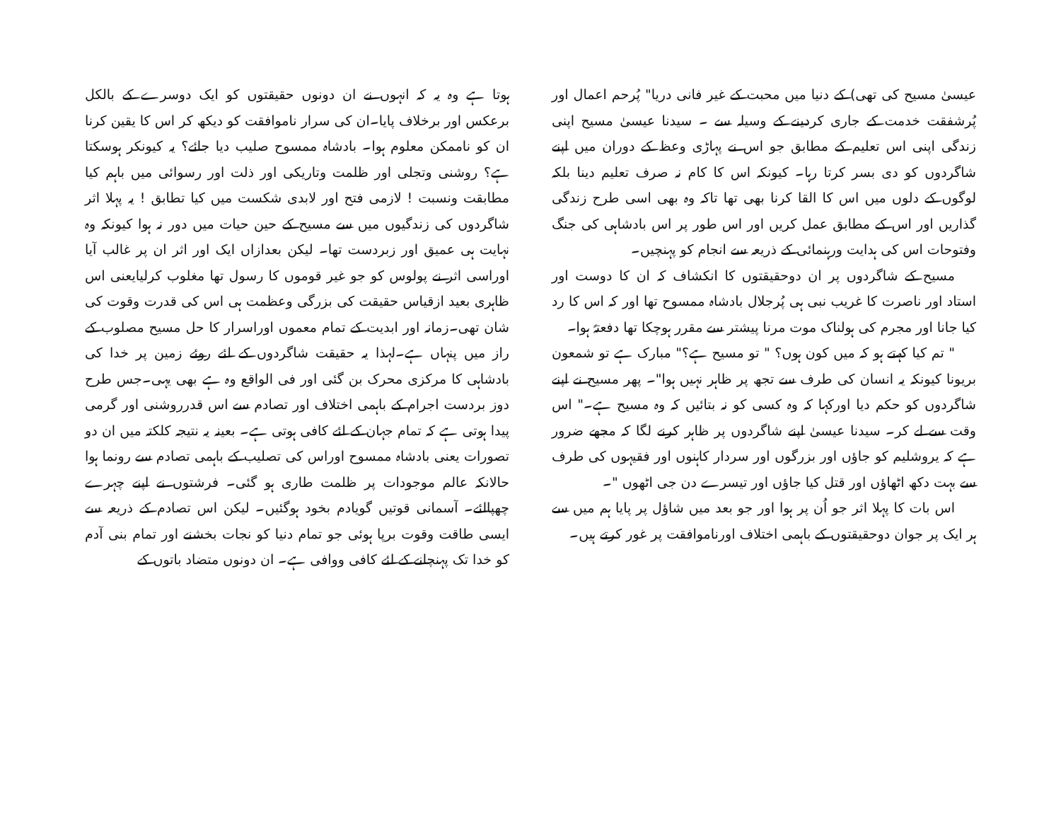عیسیٰ مسیح کی تھی) کے دنیا میں محبت کے غیر فانی دریا" پُرحم اعمال اور پُرشفقت خدمت کے جاری کردینے کے وسیلہ سے ۔ سیدنا عیسیٰ مسیح اپنی زندگی اپنی اس تعلیم کے مطابق جو اس نے پہاڑی وعظ کے دوران میں اپنے شاگردوں کو دی بسر کرتا رہا۔ کیونکہ اس کا کام نہ صرف تعلیم دینا بلکہ لوگوں کے دلوں میں اس کا القا کرنا بھی تھا تاکہ وہ بھی اسی طرح زندگی گذاریں اور اس کے مطابق عمل کریں اور اس طور پر اس بادشاہی کی جنگ وفتوحات اس کی ہدایت ورہنمائی کے ذریعہ سے انجام کو پہنچیں۔
مسیح کے شاگردوں پر ان دوحقیقتوں کا انکشاف کہ ان کا دوست اور استاد اور ناصرت کا غریب نبی ہی پُرجلال بادشاہ ممسوح تھا اور کہ اس کا رد کیا جانا اور مجرم کی ہولناک موت مرنا پیشتر سے مقرر ہوچکا تھا دفعتہً ہوا۔
" تم کیا کہتے ہو کہ میں کون ہوں؟ " تو مسیح ہے؟" مبارک ہے تو شمعون بریونا کیونکہ یہ انسان کی طرف سے تجھ پر ظاہر نہیں ہوا"۔ پھر مسیح نے اپنے شاگردوں کو حکم دیا اورکہا کہ وہ کسی کو نہ بتائیں کہ وہ مسیح ہے۔" اس وقت سے لے کر۔ سیدنا عیسیٰ اپنے شاگردوں پر ظاہر کرنے لگا کہ مجھے ضرور ہے کہ یروشلیم کو جاؤں اور بزرگوں اور سردار کاہنوں اور فقیہوں کی طرف سے بہت دکھ اٹھاؤں اور قتل کیا جاؤں اور تیسرے دن جی اٹھوں "۔
اس بات کا پہلا اثر جو اُن پر ہوا اور جو بعد میں شاؤل پر پایا ہم میں سے ہر ایک پر جوان دوحقیقتوں کے باہمی اختلاف اورناموافقت پر غور کرتے ہیں۔
ہوتا ہے وہ یہ کہ انہوں نے ان دونوں حقیقتوں کو ایک دوسرے کے بالکل برعکس اور برخلاف پایا۔ان کی سرار ناموافقت کو دیکھ کر اس کا یقین کرنا ان کو ناممکن معلوم ہوا۔ بادشاہ ممسوح صلیب دیا جائے؟ یہ کیونکر ہوسکتا ہے؟ روشنی وتجلی اور ظلمت وتاریکی اور ذلت اور رسوائی میں باہم کیا مطابقت ونسبت ! لازمی فتح اور لابدی شکست میں کیا تطابق ! یہ پہلا اثر شاگردوں کی زندگیوں میں سے مسیح کے حین حیات میں دور نہ ہوا کیونکہ وہ نہایت ہی عمیق اور زبردست تھا۔ لیکن بعدازاں ایک اور اثر ان پر غالب آیا اوراسی اثر نے پولوس کو جو غیر قوموں کا رسول تھا مغلوب کرلیایعنی اس ظاہری بعید ازقیاس حقیقت کی بزرگی وعظمت ہی اس کی قدرت وقوت کی شان تھی۔زمانہ اور ابدیت کے تمام معموں اوراسرار کا حل مسیح مصلوب کے راز میں پنہاں ہے۔لہذا یہ حقیقت شاگردوں کے لئے روئے زمین پر خدا کی بادشاہی کا مرکزی محرک بن گئی اور فی الواقع وہ ہے بھی یہی۔جس طرح دوز بردست اجرام کے باہمی اختلاف اور تصادم سے اس قدرروشنی اور گرمی پیدا ہوتی ہے کہ تمام جہان کے لئے کافی ہوتی ہے۔ بعینہ یہ نتیجہ کلکتہ میں ان دو تصورات یعنی بادشاہ ممسوح اوراس کی تصلیب کے باہمی تصادم سے رونما ہوا حالانکہ عالم موجودات پر ظلمت طاری ہو گئی۔ فرشتوں نے اپنے چہرے چھپالئے۔ آسمانی قوتیں گویادم بخود ہوگئیں۔ لیکن اس تصادم کے ذریعہ سے ایسی طاقت وقوت برپا ہوئی جو تمام دنیا کو نجات بخشنے اور تمام بنی آدم کو خدا تک پہنچانے کے لئے کافی ووافی ہے۔ ان دونوں متضاد باتوں کے